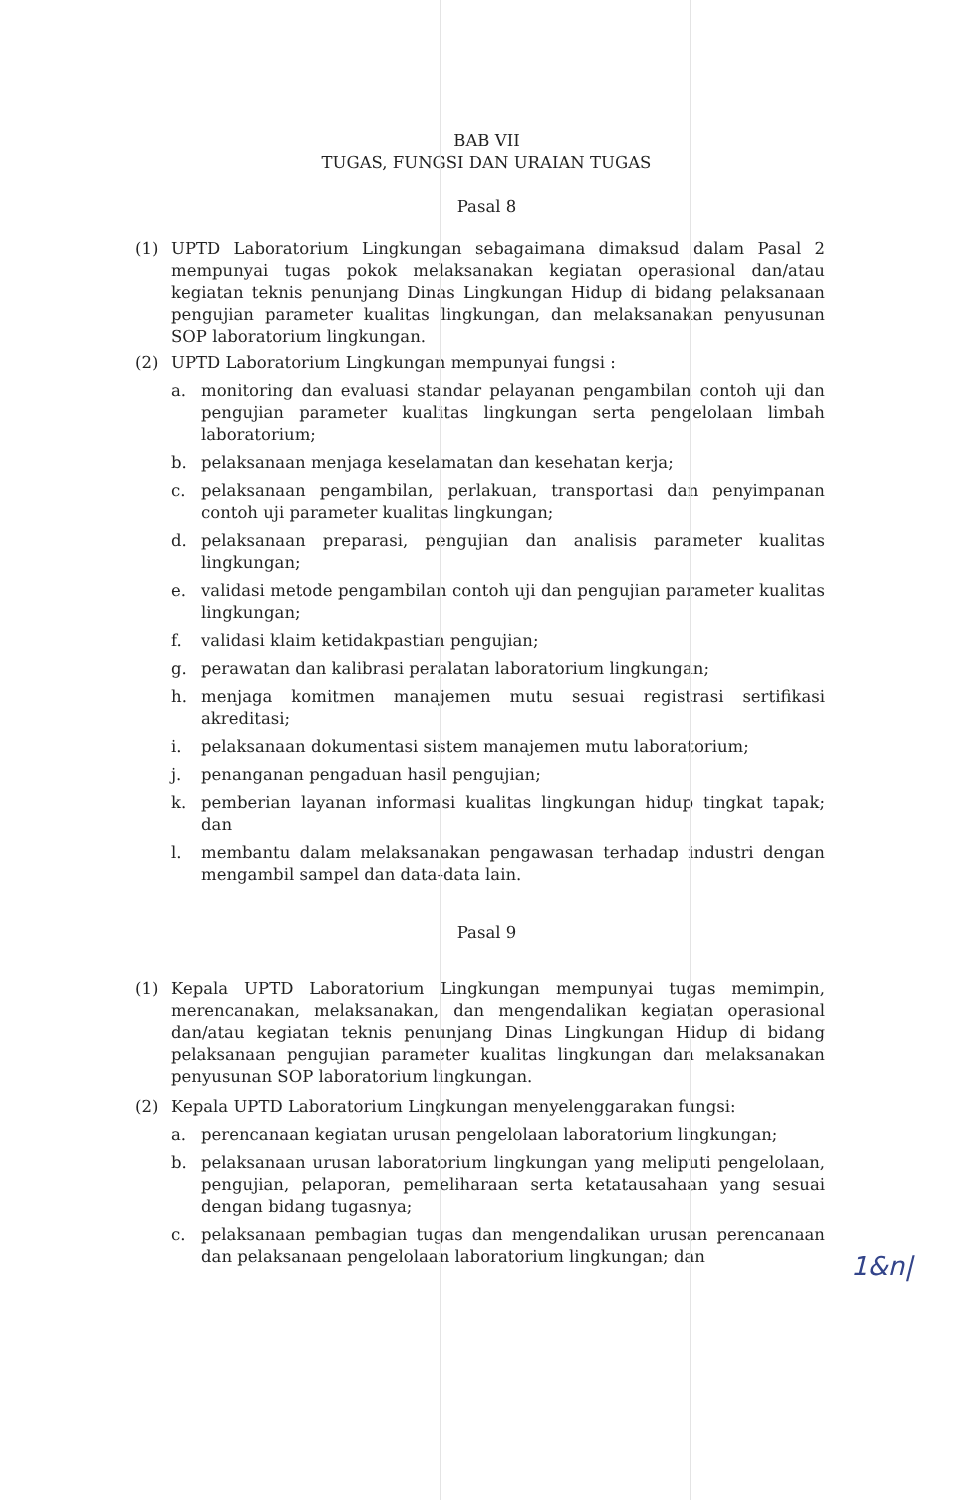BAB VII
TUGAS, FUNGSI DAN URAIAN TUGAS
Pasal 8
(1) UPTD Laboratorium Lingkungan sebagaimana dimaksud dalam Pasal 2 mempunyai tugas pokok melaksanakan kegiatan operasional dan/atau kegiatan teknis penunjang Dinas Lingkungan Hidup di bidang pelaksanaan pengujian parameter kualitas lingkungan, dan melaksanakan penyusunan SOP laboratorium lingkungan.
(2) UPTD Laboratorium Lingkungan mempunyai fungsi :
a. monitoring dan evaluasi standar pelayanan pengambilan contoh uji dan pengujian parameter kualitas lingkungan serta pengelolaan limbah laboratorium;
b. pelaksanaan menjaga keselamatan dan kesehatan kerja;
c. pelaksanaan pengambilan, perlakuan, transportasi dan penyimpanan contoh uji parameter kualitas lingkungan;
d. pelaksanaan preparasi, pengujian dan analisis parameter kualitas lingkungan;
e. validasi metode pengambilan contoh uji dan pengujian parameter kualitas lingkungan;
f. validasi klaim ketidakpastian pengujian;
g. perawatan dan kalibrasi peralatan laboratorium lingkungan;
h. menjaga komitmen manajemen mutu sesuai registrasi sertifikasi akreditasi;
i. pelaksanaan dokumentasi sistem manajemen mutu laboratorium;
j. penanganan pengaduan hasil pengujian;
k. pemberian layanan informasi kualitas lingkungan hidup tingkat tapak; dan
l. membantu dalam melaksanakan pengawasan terhadap industri dengan mengambil sampel dan data-data lain.
Pasal 9
(1) Kepala UPTD Laboratorium Lingkungan mempunyai tugas memimpin, merencanakan, melaksanakan, dan mengendalikan kegiatan operasional dan/atau kegiatan teknis penunjang Dinas Lingkungan Hidup di bidang pelaksanaan pengujian parameter kualitas lingkungan dan melaksanakan penyusunan SOP laboratorium lingkungan.
(2) Kepala UPTD Laboratorium Lingkungan menyelenggarakan fungsi:
a. perencanaan kegiatan urusan pengelolaan laboratorium lingkungan;
b. pelaksanaan urusan laboratorium lingkungan yang meliputi pengelolaan, pengujian, pelaporan, pemeliharaan serta ketatausahaan yang sesuai dengan bidang tugasnya;
c. pelaksanaan pembagian tugas dan mengendalikan urusan perencanaan dan pelaksanaan pengelolaan laboratorium lingkungan; dan
1&n|